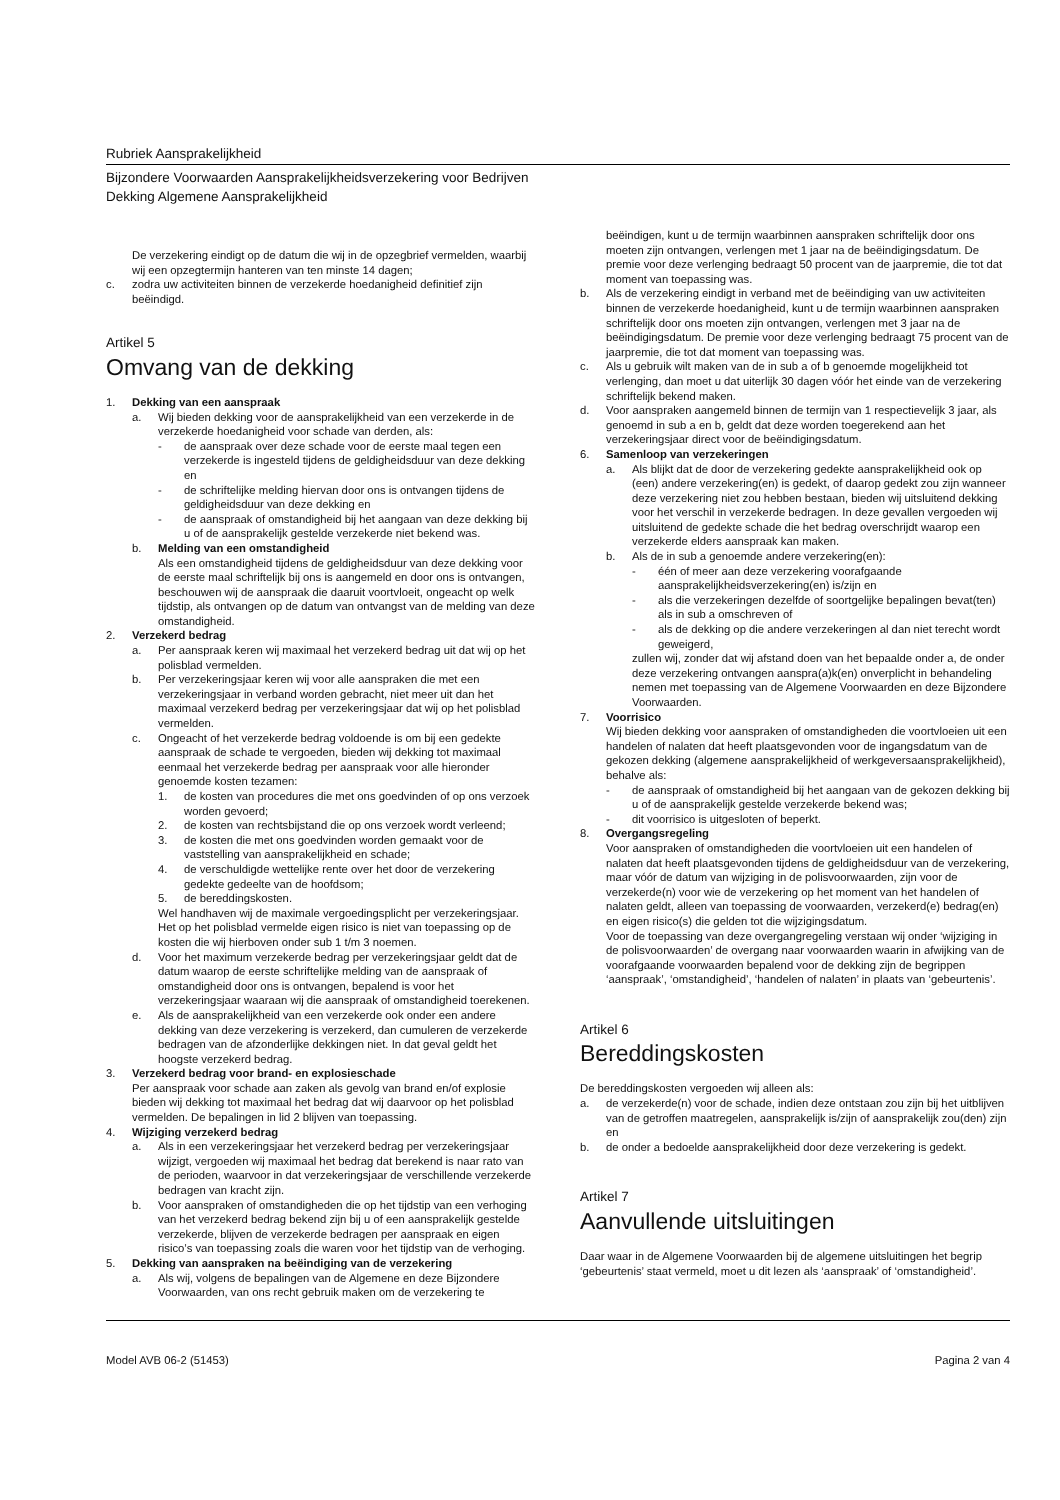Rubriek Aansprakelijkheid
Bijzondere Voorwaarden Aansprakelijkheidsverzekering voor Bedrijven
Dekking Algemene Aansprakelijkheid
De verzekering eindigt op de datum die wij in de opzegbrief vermelden, waarbij wij een opzegtermijn hanteren van ten minste 14 dagen;
c. zodra uw activiteiten binnen de verzekerde hoedanigheid definitief zijn beëindigd.
Artikel 5
Omvang van de dekking
1. Dekking van een aanspraak
a. Wij bieden dekking voor de aansprakelijkheid van een verzekerde in de verzekerde hoedanigheid voor schade van derden, als:
- de aanspraak over deze schade voor de eerste maal tegen een verzekerde is ingesteld tijdens de geldigheidsduur van deze dekking en
- de schriftelijke melding hiervan door ons is ontvangen tijdens de geldigheidsduur van deze dekking en
- de aanspraak of omstandigheid bij het aangaan van deze dekking bij u of de aansprakelijk gestelde verzekerde niet bekend was.
b. Melding van een omstandigheid
Als een omstandigheid tijdens de geldigheidsduur van deze dekking voor de eerste maal schriftelijk bij ons is aangemeld en door ons is ontvangen, beschouwen wij de aanspraak die daaruit voortvloeit, ongeacht op welk tijdstip, als ontvangen op de datum van ontvangst van de melding van deze omstandigheid.
2. Verzekerd bedrag
a. Per aanspraak keren wij maximaal het verzekerd bedrag uit dat wij op het polisblad vermelden.
b. Per verzekeringsjaar keren wij voor alle aanspraken die met een verzekeringsjaar in verband worden gebracht, niet meer uit dan het maximaal verzekerd bedrag per verzekeringsjaar dat wij op het polisblad vermelden.
c. Ongeacht of het verzekerde bedrag voldoende is om bij een gedekte aanspraak de schade te vergoeden, bieden wij dekking tot maximaal eenmaal het verzekerde bedrag per aanspraak voor alle hieronder genoemde kosten tezamen:
1. de kosten van procedures die met ons goedvinden of op ons verzoek worden gevoerd;
2. de kosten van rechtsbijstand die op ons verzoek wordt verleend;
3. de kosten die met ons goedvinden worden gemaakt voor de vaststelling van aansprakelijkheid en schade;
4. de verschuldigde wettelijke rente over het door de verzekering gedekte gedeelte van de hoofdsom;
5. de bereddingskosten.
Wel handhaven wij de maximale vergoedingsplicht per verzekeringsjaar.
Het op het polisblad vermelde eigen risico is niet van toepassing op de kosten die wij hierboven onder sub 1 t/m 3 noemen.
d. Voor het maximum verzekerde bedrag per verzekeringsjaar geldt dat de datum waarop de eerste schriftelijke melding van de aanspraak of omstandigheid door ons is ontvangen, bepalend is voor het verzekeringsjaar waaraan wij die aanspraak of omstandigheid toerekenen.
e. Als de aansprakelijkheid van een verzekerde ook onder een andere dekking van deze verzekering is verzekerd, dan cumuleren de verzekerde bedragen van de afzonderlijke dekkingen niet. In dat geval geldt het hoogste verzekerd bedrag.
3. Verzekerd bedrag voor brand- en explosieschade
Per aanspraak voor schade aan zaken als gevolg van brand en/of explosie bieden wij dekking tot maximaal het bedrag dat wij daarvoor op het polisblad vermelden. De bepalingen in lid 2 blijven van toepassing.
4. Wijziging verzekerd bedrag
a. Als in een verzekeringsjaar het verzekerd bedrag per verzekeringsjaar wijzigt, vergoeden wij maximaal het bedrag dat berekend is naar rato van de perioden, waarvoor in dat verzekeringsjaar de verschillende verzekerde bedragen van kracht zijn.
b. Voor aanspraken of omstandigheden die op het tijdstip van een verhoging van het verzekerd bedrag bekend zijn bij u of een aansprakelijk gestelde verzekerde, blijven de verzekerde bedragen per aanspraak en eigen risico’s van toepassing zoals die waren voor het tijdstip van de verhoging.
5. Dekking van aanspraken na beëindiging van de verzekering
a. Als wij, volgens de bepalingen van de Algemene en deze Bijzondere Voorwaarden, van ons recht gebruik maken om de verzekering te
beëindigen, kunt u de termijn waarbinnen aanspraken schriftelijk door ons moeten zijn ontvangen, verlengen met 1 jaar na de beëindigingsdatum. De premie voor deze verlenging bedraagt 50 procent van de jaarpremie, die tot dat moment van toepassing was.
b. Als de verzekering eindigt in verband met de beëindiging van uw activiteiten binnen de verzekerde hoedanigheid, kunt u de termijn waarbinnen aanspraken schriftelijk door ons moeten zijn ontvangen, verlengen met 3 jaar na de beëindigingsdatum. De premie voor deze verlenging bedraagt 75 procent van de jaarpremie, die tot dat moment van toepassing was.
c. Als u gebruik wilt maken van de in sub a of b genoemde mogelijkheid tot verlenging, dan moet u dat uiterlijk 30 dagen vóór het einde van de verzekering schriftelijk bekend maken.
d. Voor aanspraken aangemeld binnen de termijn van 1 respectievelijk 3 jaar, als genoemd in sub a en b, geldt dat deze worden toegerekend aan het verzekeringsjaar direct voor de beëindigingsdatum.
6. Samenloop van verzekeringen
a. Als blijkt dat de door de verzekering gedekte aansprakelijkheid ook op (een) andere verzekering(en) is gedekt, of daarop gedekt zou zijn wanneer deze verzekering niet zou hebben bestaan, bieden wij uitsluitend dekking voor het verschil in verzekerde bedragen. In deze gevallen vergoeden wij uitsluitend de gedekte schade die het bedrag overschrijdt waarop een verzekerde elders aanspraak kan maken.
b. Als de in sub a genoemde andere verzekering(en):
- één of meer aan deze verzekering voorafgaande aansprakelijkheidsverzekering(en) is/zijn en
- als die verzekeringen dezelfde of soortgelijke bepalingen bevat(ten) als in sub a omschreven of
- als de dekking op die andere verzekeringen al dan niet terecht wordt geweigerd,
zullen wij, zonder dat wij afstand doen van het bepaalde onder a, de onder deze verzekering ontvangen aanspra(a)k(en) onverplicht in behandeling nemen met toepassing van de Algemene Voorwaarden en deze Bijzondere Voorwaarden.
7. Voorrisico
Wij bieden dekking voor aanspraken of omstandigheden die voortvloeien uit een handelen of nalaten dat heeft plaatsgevonden voor de ingangsdatum van de gekozen dekking (algemene aansprakelijkheid of werkgeversaansprakelijkheid), behalve als:
- de aanspraak of omstandigheid bij het aangaan van de gekozen dekking bij u of de aansprakelijk gestelde verzekerde bekend was;
- dit voorrisico is uitgesloten of beperkt.
8. Overgangsregeling
Voor aanspraken of omstandigheden die voortvloeien uit een handelen of nalaten dat heeft plaatsgevonden tijdens de geldigheidsduur van de verzekering, maar vóór de datum van wijziging in de polisvoorwaarden, zijn voor de verzekerde(n) voor wie de verzekering op het moment van het handelen of nalaten geldt, alleen van toepassing de voorwaarden, verzekerd(e) bedrag(en) en eigen risico(s) die gelden tot die wijzigingsdatum.
Voor de toepassing van deze overgangregeling verstaan wij onder ‘wijziging in de polisvoorwaarden’ de overgang naar voorwaarden waarin in afwijking van de voorafgaande voorwaarden bepalend voor de dekking zijn de begrippen ‘aanspraak’, ‘omstandigheid’, ‘handelen of nalaten’ in plaats van ‘gebeurtenis’.
Artikel 6
Bereddingskosten
De bereddingskosten vergoeden wij alleen als:
a. de verzekerde(n) voor de schade, indien deze ontstaan zou zijn bij het uitblijven van de getroffen maatregelen, aansprakelijk is/zijn of aansprakelijk zou(den) zijn en
b. de onder a bedoelde aansprakelijkheid door deze verzekering is gedekt.
Artikel 7
Aanvullende uitsluitingen
Daar waar in de Algemene Voorwaarden bij de algemene uitsluitingen het begrip ‘gebeurtenis’ staat vermeld, moet u dit lezen als ‘aanspraak’ of ‘omstandigheid’.
Model AVB 06-2 (51453) Pagina 2 van 4